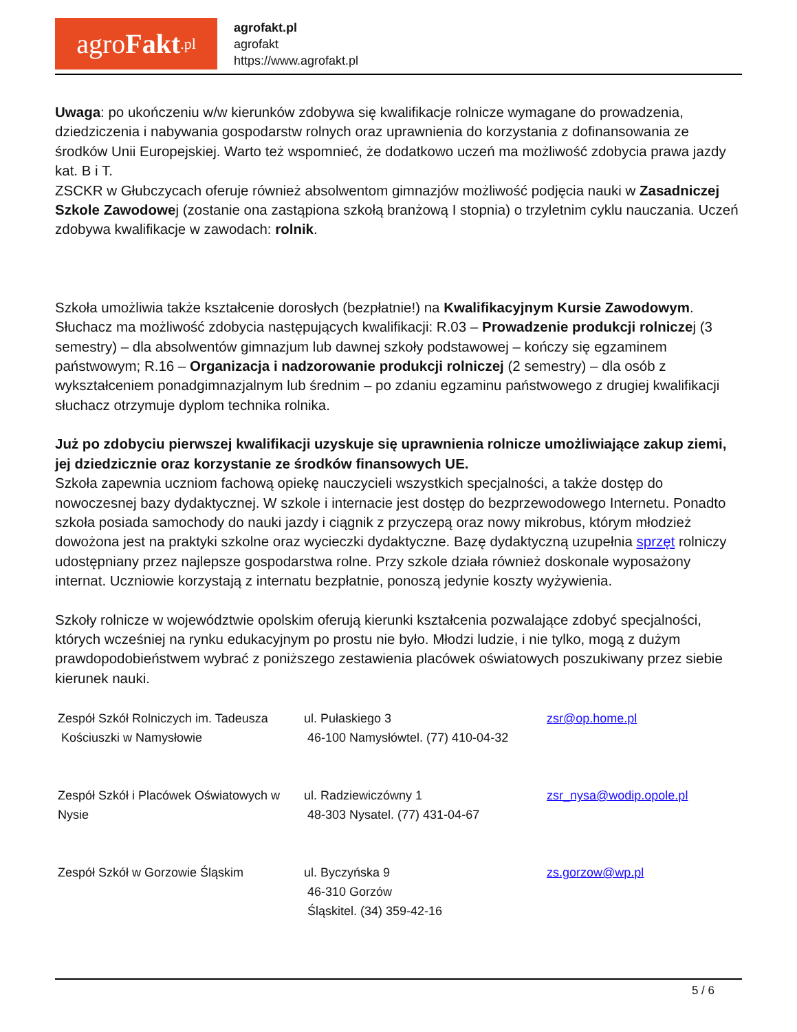agro Fakt.pl
agrofakt.pl
agrofakt
https://www.agrofakt.pl
Uwaga: po ukończeniu w/w kierunków zdobywa się kwalifikacje rolnicze wymagane do prowadzenia, dziedziczenia i nabywania gospodarstw rolnych oraz uprawnienia do korzystania z dofinansowania ze środków Unii Europejskiej. Warto też wspomnieć, że dodatkowo uczeń ma możliwość zdobycia prawa jazdy kat. B i T.
ZSCKR w Głubczycach oferuje również absolwentom gimnazjów możliwość podjęcia nauki w Zasadniczej Szkole Zawodowej (zostanie ona zastąpiona szkołą branżową I stopnia) o trzyletnim cyklu nauczania. Uczeń zdobywa kwalifikacje w zawodach: rolnik.
Szkoła umożliwia także kształcenie dorosłych (bezpłatnie!) na Kwalifikacyjnym Kursie Zawodowym. Słuchacz ma możliwość zdobycia następujących kwalifikacji: R.03 – Prowadzenie produkcji rolniczej (3 semestry) – dla absolwentów gimnazjum lub dawnej szkoły podstawowej – kończy się egzaminem państwowym; R.16 – Organizacja i nadzorowanie produkcji rolniczej (2 semestry) – dla osób z wykształceniem ponadgimnazjalnym lub średnim – po zdaniu egzaminu państwowego z drugiej kwalifikacji słuchacz otrzymuje dyplom technika rolnika.
Już po zdobyciu pierwszej kwalifikacji uzyskuje się uprawnienia rolnicze umożliwiające zakup ziemi, jej dziedzicznie oraz korzystanie ze środków finansowych UE.
Szkoła zapewnia uczniom fachową opiekę nauczycieli wszystkich specjalności, a także dostęp do nowoczesnej bazy dydaktycznej. W szkole i internacie jest dostęp do bezprzewodowego Internetu. Ponadto szkoła posiada samochody do nauki jazdy i ciągnik z przyczepą oraz nowy mikrobus, którym młodzież dowożona jest na praktyki szkolne oraz wycieczki dydaktyczne. Bazę dydaktyczną uzupełnia sprzęt rolniczy udostępniany przez najlepsze gospodarstwa rolne. Przy szkole działa również doskonale wyposażony internat. Uczniowie korzystają z internatu bezpłatnie, ponoszą jedynie koszty wyżywienia.
Szkoły rolnicze w województwie opolskim oferują kierunki kształcenia pozwalające zdobyć specjalności, których wcześniej na rynku edukacyjnym po prostu nie było. Młodzi ludzie, i nie tylko, mogą z dużym prawdopodobieństwem wybrać z poniższego zestawienia placówek oświatowych poszukiwany przez siebie kierunek nauki.
| Zespół Szkół Rolniczych im. Tadeusza Kościuszki w Namysłowie | ul. Pułaskiego 3 46-100 Namysłówtel. (77) 410-04-32 | zsr@op.home.pl |
| Zespół Szkół i Placówek Oświatowych w Nysie | ul. Radziewiczówny 1 48-303 Nysatel. (77) 431-04-67 | zsr_nysa@wodip.opole.pl |
| Zespół Szkół w Gorzowie Śląskim | ul. Byczyńska 9 46-310 Gorzów Śląskitel. (34) 359-42-16 | zs.gorzow@wp.pl |
5 / 6